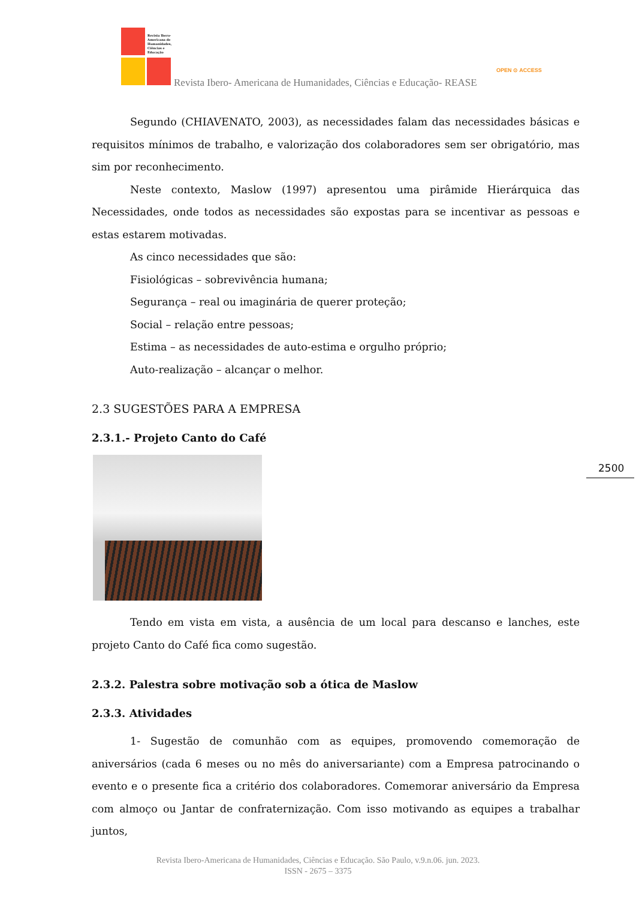Revista Ibero-Americana de Humanidades, Ciências e Educação
Revista Ibero- Americana de Humanidades, Ciências e Educação- REASE
OPEN ⊙ ACCESS
Segundo (CHIAVENATO, 2003), as necessidades falam das necessidades básicas e requisitos mínimos de trabalho, e valorização dos colaboradores sem ser obrigatório, mas sim por reconhecimento.
Neste contexto, Maslow (1997) apresentou uma pirâmide Hierárquica das Necessidades, onde todos as necessidades são expostas para se incentivar as pessoas e estas estarem motivadas.
As cinco necessidades que são:
Fisiológicas – sobrevivência humana;
Segurança – real ou imaginária de querer proteção;
Social – relação entre pessoas;
Estima – as necessidades de auto-estima e orgulho próprio;
Auto-realização – alcançar o melhor.
2.3 SUGESTÕES PARA A EMPRESA
2.3.1.- Projeto Canto do Café
Tendo em vista em vista, a ausência de um local para descanso e lanches, este projeto Canto do Café fica como sugestão.
2.3.2. Palestra sobre motivação sob a ótica de Maslow
2.3.3. Atividades
1- Sugestão de comunhão com as equipes, promovendo comemoração de aniversários (cada 6 meses ou no mês do aniversariante) com a Empresa patrocinando o evento e o presente fica a critério dos colaboradores. Comemorar aniversário da Empresa com almoço ou Jantar de confraternização. Com isso motivando as equipes a trabalhar juntos,
2500
Revista Ibero-Americana de Humanidades, Ciências e Educação. São Paulo, v.9.n.06. jun. 2023.
ISSN - 2675 – 3375